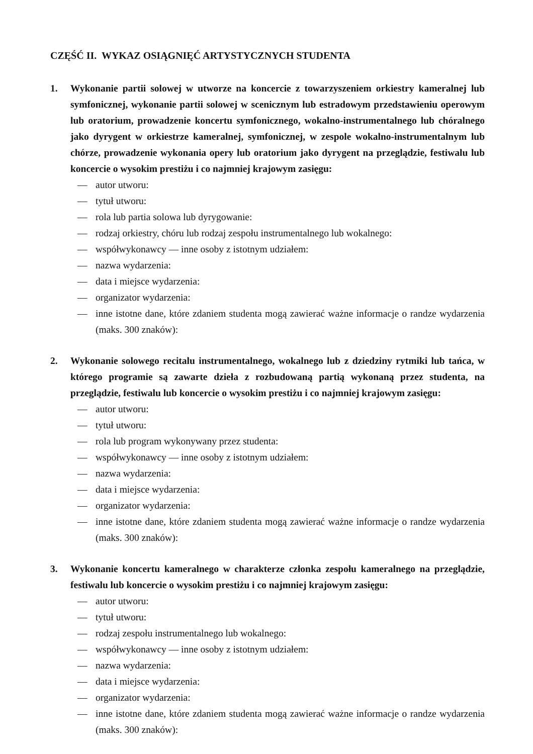CZĘŚĆ II. WYKAZ OSIĄGNIĘĆ ARTYSTYCZNYCH STUDENTA
1. Wykonanie partii solowej w utworze na koncercie z towarzyszeniem orkiestry kameralnej lub symfonicznej, wykonanie partii solowej w scenicznym lub estradowym przedstawieniu operowym lub oratorium, prowadzenie koncertu symfonicznego, wokalno-instrumentalnego lub chóralnego jako dyrygent w orkiestrze kameralnej, symfonicznej, w zespole wokalno-instrumentalnym lub chórze, prowadzenie wykonania opery lub oratorium jako dyrygent na przeglądzie, festiwalu lub koncercie o wysokim prestiżu i co najmniej krajowym zasięgu:
— autor utworu:
— tytuł utworu:
— rola lub partia solowa lub dyrygowanie:
— rodzaj orkiestry, chóru lub rodzaj zespołu instrumentalnego lub wokalnego:
— współwykonawcy — inne osoby z istotnym udziałem:
— nazwa wydarzenia:
— data i miejsce wydarzenia:
— organizator wydarzenia:
— inne istotne dane, które zdaniem studenta mogą zawierać ważne informacje o randze wydarzenia (maks. 300 znaków):
2. Wykonanie solowego recitalu instrumentalnego, wokalnego lub z dziedziny rytmiki lub tańca, w którego programie są zawarte dzieła z rozbudowaną partią wykonaną przez studenta, na przeglądzie, festiwalu lub koncercie o wysokim prestiżu i co najmniej krajowym zasięgu:
— autor utworu:
— tytuł utworu:
— rola lub program wykonywany przez studenta:
— współwykonawcy — inne osoby z istotnym udziałem:
— nazwa wydarzenia:
— data i miejsce wydarzenia:
— organizator wydarzenia:
— inne istotne dane, które zdaniem studenta mogą zawierać ważne informacje o randze wydarzenia (maks. 300 znaków):
3. Wykonanie koncertu kameralnego w charakterze członka zespołu kameralnego na przeglądzie, festiwalu lub koncercie o wysokim prestiżu i co najmniej krajowym zasięgu:
— autor utworu:
— tytuł utworu:
— rodzaj zespołu instrumentalnego lub wokalnego:
— współwykonawcy — inne osoby z istotnym udziałem:
— nazwa wydarzenia:
— data i miejsce wydarzenia:
— organizator wydarzenia:
— inne istotne dane, które zdaniem studenta mogą zawierać ważne informacje o randze wydarzenia (maks. 300 znaków):